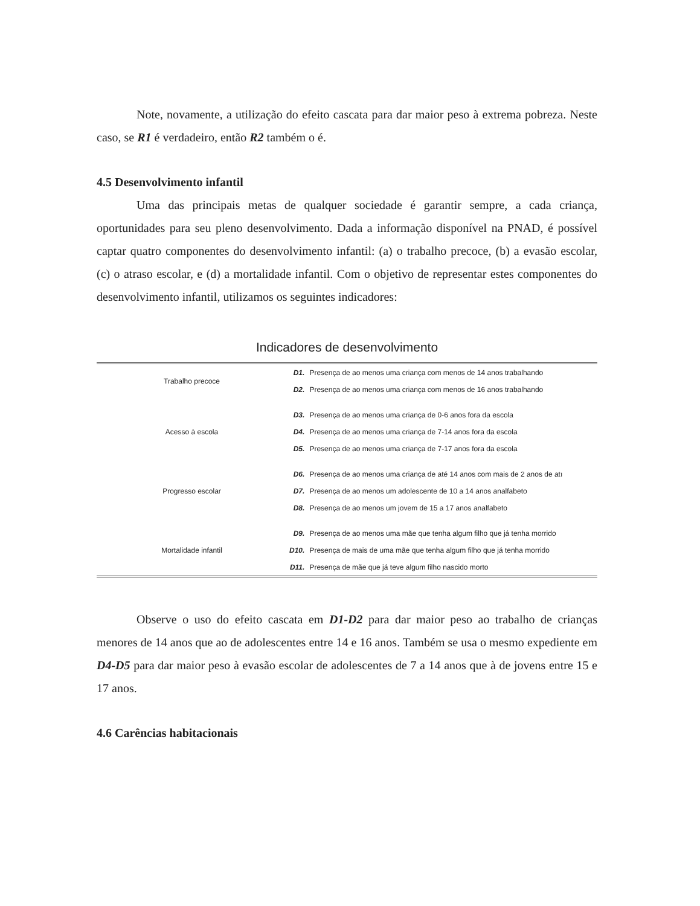Note, novamente, a utilização do efeito cascata para dar maior peso à extrema pobreza. Neste caso, se R1 é verdadeiro, então R2 também o é.
4.5 Desenvolvimento infantil
Uma das principais metas de qualquer sociedade é garantir sempre, a cada criança, oportunidades para seu pleno desenvolvimento. Dada a informação disponível na PNAD, é possível captar quatro componentes do desenvolvimento infantil: (a) o trabalho precoce, (b) a evasão escolar, (c) o atraso escolar, e (d) a mortalidade infantil. Com o objetivo de representar estes componentes do desenvolvimento infantil, utilizamos os seguintes indicadores:
Indicadores de desenvolvimento
| Trabalho precoce | D1. | Presença de ao menos uma criança com menos de 14 anos trabalhando |
| | D2. | Presença de ao menos uma criança com menos de 16 anos trabalhando |
| Acesso à escola | D3. | Presença de ao menos uma criança de 0-6 anos fora da escola |
| | D4. | Presença de ao menos uma criança de 7-14 anos fora da escola |
| | D5. | Presença de ao menos uma criança de 7-17 anos fora da escola |
| Progresso escolar | D6. | Presença de ao menos uma criança de até 14 anos com mais de 2 anos de atı |
| | D7. | Presença de ao menos um adolescente de 10 a 14 anos analfabeto |
| | D8. | Presença de ao menos um jovem de 15 a 17 anos analfabeto |
| Mortalidade infantil | D9. | Presença de ao menos uma mãe que tenha algum filho que já tenha morrido |
| | D10. | Presença de mais de uma mãe que tenha algum filho que já tenha morrido |
| | D11. | Presença de mãe que já teve algum filho nascido morto |
Observe o uso do efeito cascata em D1-D2 para dar maior peso ao trabalho de crianças menores de 14 anos que ao de adolescentes entre 14 e 16 anos. Também se usa o mesmo expediente em D4-D5 para dar maior peso à evasão escolar de adolescentes de 7 a 14 anos que à de jovens entre 15 e 17 anos.
4.6 Carências habitacionais